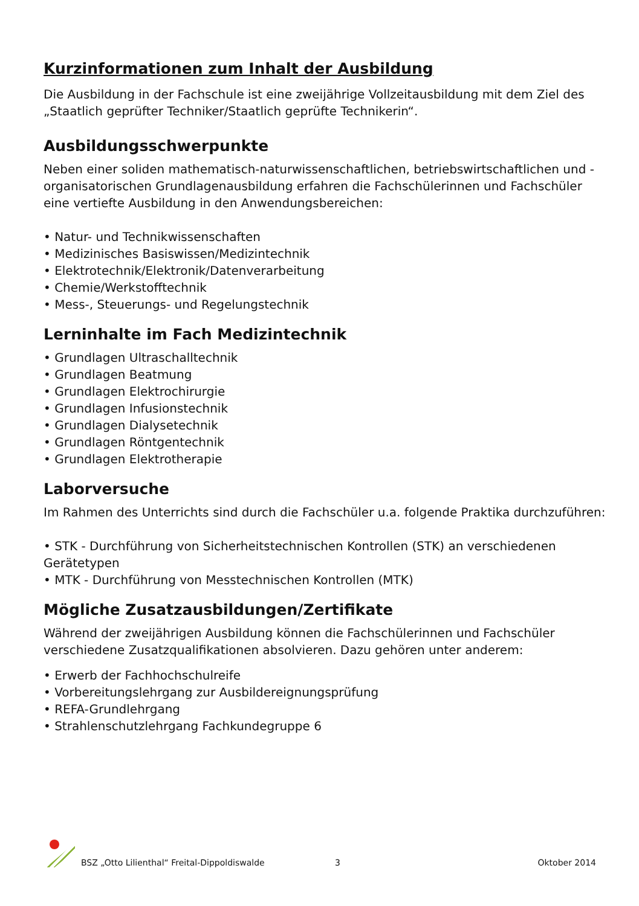Kurzinformationen zum Inhalt der Ausbildung
Die Ausbildung in der Fachschule ist eine zweijährige Vollzeitausbildung mit dem Ziel des „Staatlich geprüfter Techniker/Staatlich geprüfte Technikerin“.
Ausbildungsschwerpunkte
Neben einer soliden mathematisch-naturwissenschaftlichen, betriebswirtschaftlichen und -organisatorischen Grundlagenausbildung erfahren die Fachschülerinnen und Fachschüler eine vertiefte Ausbildung in den Anwendungsbereichen:
• Natur- und Technikwissenschaften
• Medizinisches Basiswissen/Medizintechnik
• Elektrotechnik/Elektronik/Datenverarbeitung
• Chemie/Werkstofftechnik
• Mess-, Steuerungs- und Regelungstechnik
Lerninhalte im Fach Medizintechnik
• Grundlagen Ultraschalltechnik
• Grundlagen Beatmung
• Grundlagen Elektrochirurgie
• Grundlagen Infusionstechnik
• Grundlagen Dialysetechnik
• Grundlagen Röntgentechnik
• Grundlagen Elektrotherapie
Laborversuche
Im Rahmen des Unterrichts sind durch die Fachschüler u.a. folgende Praktika durchzuführen:
• STK - Durchführung von Sicherheitstechnischen Kontrollen (STK) an verschiedenen Gerätetypen
• MTK - Durchführung von Messtechnischen Kontrollen (MTK)
Mögliche Zusatzausbildungen/Zertifikate
Während der zweijährigen Ausbildung können die Fachschülerinnen und Fachschüler verschiedene Zusatzqualifikationen absolvieren. Dazu gehören unter anderem:
• Erwerb der Fachhochschulreife
• Vorbereitungslehrgang zur Ausbildereignungsprüfung
• REFA-Grundlehrgang
• Strahlenschutzlehrgang Fachkundegruppe 6
BSZ „Otto Lilienthal“ Freital-Dippoldiswalde 3 Oktober 2014